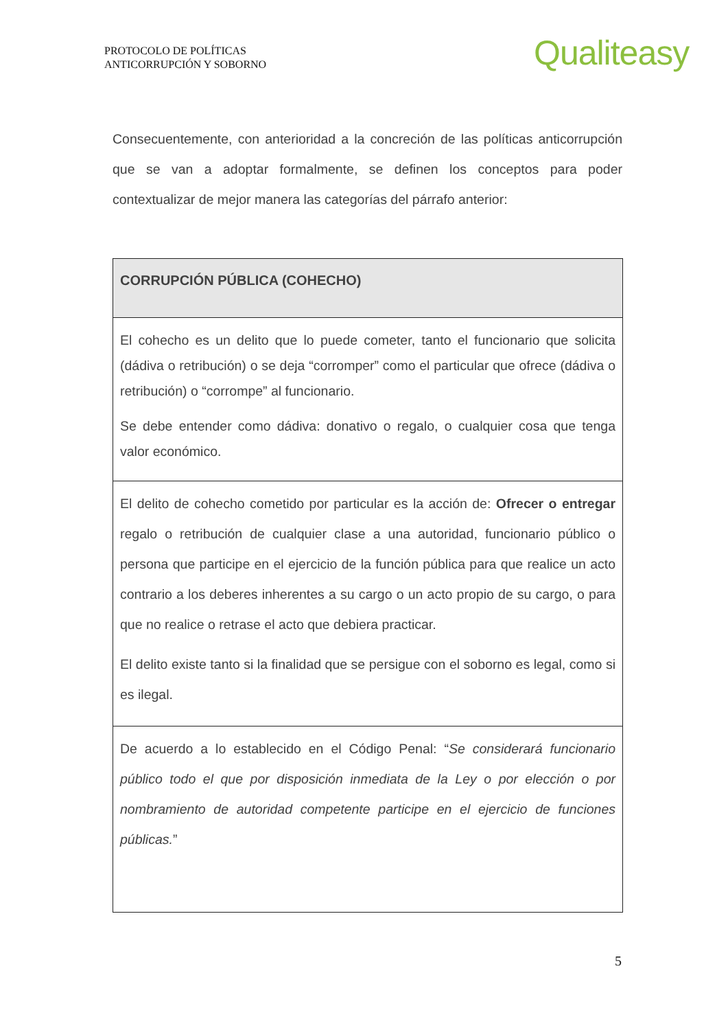PROTOCOLO DE POLÍTICAS
ANTICORRUPCIÓN Y SOBORNO
Qualiteasy
Consecuentemente, con anterioridad a la concreción de las políticas anticorrupción que se van a adoptar formalmente, se definen los conceptos para poder contextualizar de mejor manera las categorías del párrafo anterior:
| CORRUPCIÓN PÚBLICA (COHECHO) |
| --- |
| El cohecho es un delito que lo puede cometer, tanto el funcionario que solicita (dádiva o retribución) o se deja “corromper” como el particular que ofrece (dádiva o retribución) o “corrompe” al funcionario. Se debe entender como dádiva: donativo o regalo, o cualquier cosa que tenga valor económico. |
| El delito de cohecho cometido por particular es la acción de: Ofrecer o entregar regalo o retribución de cualquier clase a una autoridad, funcionario público o persona que participe en el ejercicio de la función pública para que realice un acto contrario a los deberes inherentes a su cargo o un acto propio de su cargo, o para que no realice o retrase el acto que debiera practicar. El delito existe tanto si la finalidad que se persigue con el soborno es legal, como si es ilegal. |
| De acuerdo a lo establecido en el Código Penal: “ Se considerará funcionario público todo el que por disposición inmediata de la Ley o por elección o por nombramiento de autoridad competente participe en el ejercicio de funciones públicas. ” |
5